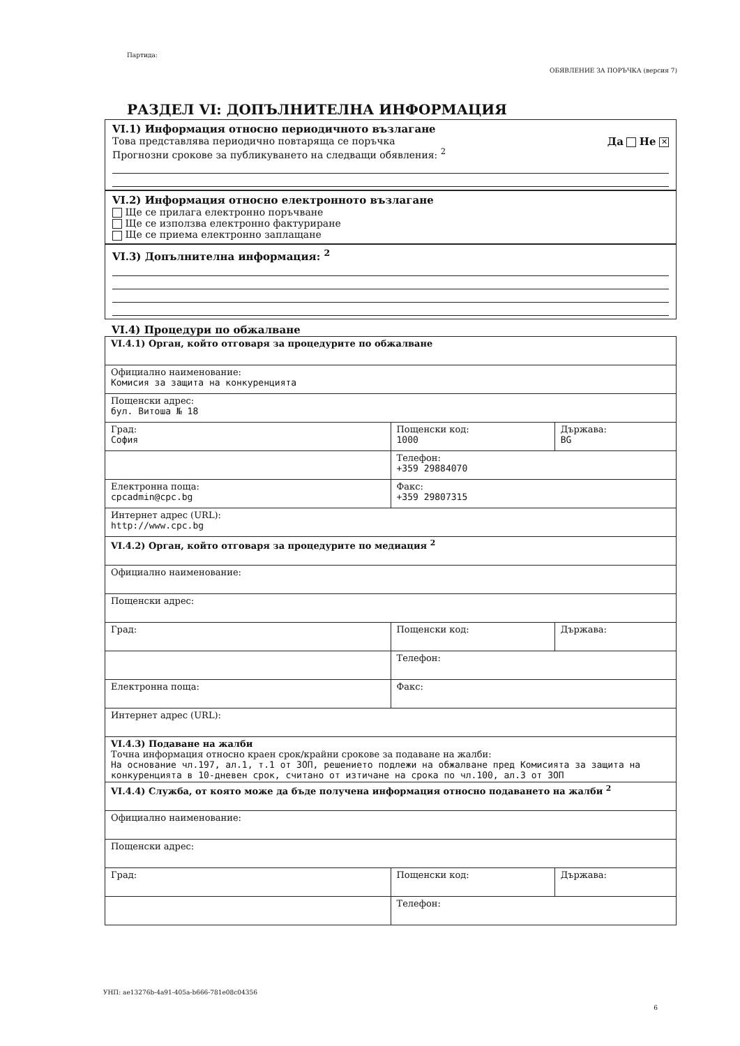Партида:
ОБЯВЛЕНИЕ ЗА ПОРЪЧКА (версия 7)
РАЗДЕЛ VI: ДОПЪЛНИТЕЛНА ИНФОРМАЦИЯ
VI.1) Информация относно периодичното възлагане
Това представлява периодично повтаряща се поръчка Да Не ✕
Прогнозни срокове за публикуването на следващи обявления: <sup>2</sup>
VI.2) Информация относно електронното възлагане
Ще се прилага електронно поръчване
Ще се използва електронно фактуриране
Ще се приема електронно заплащане
VI.3) Допълнителна информация: <sup>2</sup>
VI.4) Процедури по обжалване
| VI.4.1) Орган, който отговаря за процедурите по обжалване | | |
| Официално наименование: Комисия за защита на конкуренцията | | |
| Пощенски адрес: бул. Витоша № 18 | | |
| Град: София | Пощенски код: 1000 | Държава: BG |
| | Телефон: +359 29884070 | |
| Електронна поща: cpcadmin@cpc.bg | Факс: +359 29807315 | |
| Интернет адрес (URL): http://www.cpc.bg | | |
| VI.4.2) Орган, който отговаря за процедурите по медиация <sup>2</sup> | | |
| Официално наименование: | | |
| Пощенски адрес: | | |
| Град: | Пощенски код: | Държава: |
| | Телефон: | |
| Електронна поща: | Факс: | |
| Интернет адрес (URL): | | |
| VI.4.3) Подаване на жалби Точна информация относно краен срок/крайни срокове за подаване на жалби: На основание чл.197, ал.1, т.1 от ЗОП, решението подлежи на обжалване пред Комисията за защита на конкуренцията в 10-дневен срок, считано от изтичане на срока по чл.100, ал.3 от ЗОП | | |
| VI.4.4) Служба, от която може да бъде получена информация относно подаването на жалби <sup>2</sup> | | |
| Официално наименование: | | |
| Пощенски адрес: | | |
| Град: | Пощенски код: | Държава: |
| | Телефон: | |
УНП: ae13276b-4a91-405a-b666-781e08c04356
6